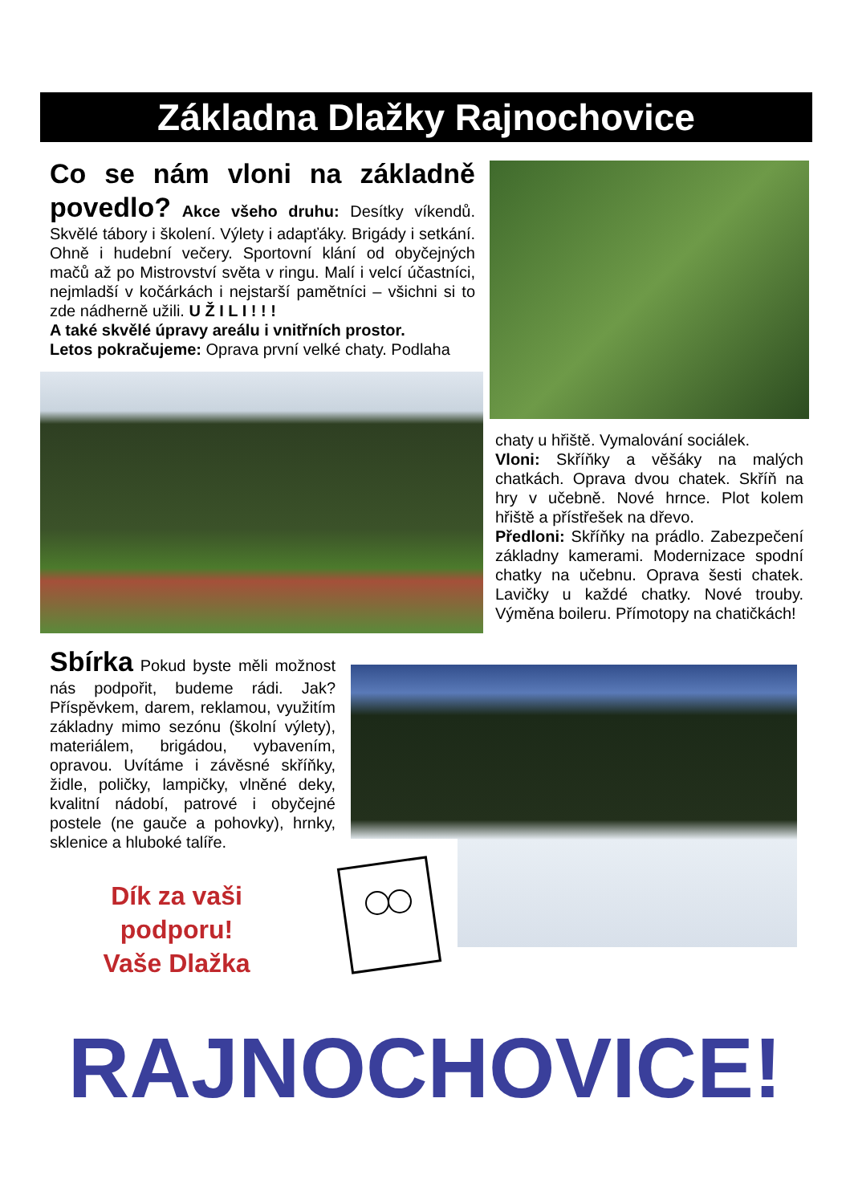Základna Dlažky Rajnochovice
Co se nám vloni na základně povedlo? Akce všeho druhu: Desítky víkendů. Skvělé tábory i školení. Výlety i adapťáky. Brigády i setkání. Ohně i hudební večery. Sportovní klání od obyčejných mačů až po Mistrovství světa v ringu. Malí i velcí účastníci, nejmladší v kočárkách i nejstarší pamětníci – všichni si to zde nádherně užili. U Ž I L I ! ! !
A také skvělé úpravy areálu i vnitřních prostor.
Letos pokračujeme: Oprava první velké chaty. Podlaha
chaty u hřiště. Vymalování sociálek.
Vloni: Skříňky a věšáky na malých chatkách. Oprava dvou chatek. Skříň na hry v učebně. Nové hrnce. Plot kolem hřiště a přístřešek na dřevo.
Předloni: Skříňky na prádlo. Zabezpečení základny kamerami. Modernizace spodní chatky na učebnu. Oprava šesti chatek. Lavičky u každé chatky. Nové trouby. Výměna boileru. Přímotopy na chatičkách!
Sbírka Pokud byste měli možnost nás podpořit, budeme rádi. Jak? Příspěvkem, darem, reklamou, využitím základny mimo sezónu (školní výlety), materiálem, brigádou, vybavením, opravou. Uvítáme i závěsné skříňky, židle, poličky, lampičky, vlněné deky, kvalitní nádobí, patrové i obyčejné postele (ne gauče a pohovky), hrnky, sklenice a hluboké talíře.
Dík za vaši podporu!
Vaše Dlažka
RAJNOCHOVICE!